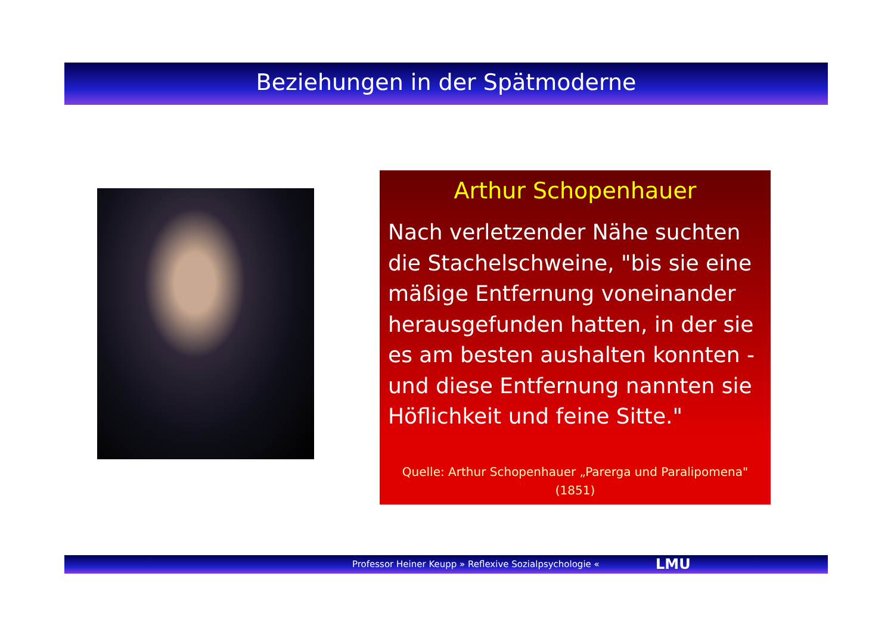Beziehungen in der Spätmoderne
Arthur Schopenhauer
Nach verletzender Nähe suchten die Stachelschweine, "bis sie eine mäßige Entfernung voneinander herausgefunden hatten, in der sie es am besten aushalten konnten - und diese Entfernung nannten sie Höflichkeit und feine Sitte."
Quelle: Arthur Schopenhauer „Parerga und Paralipomena"
(1851)
Professor Heiner Keupp » Reflexive Sozialpsychologie « LMU